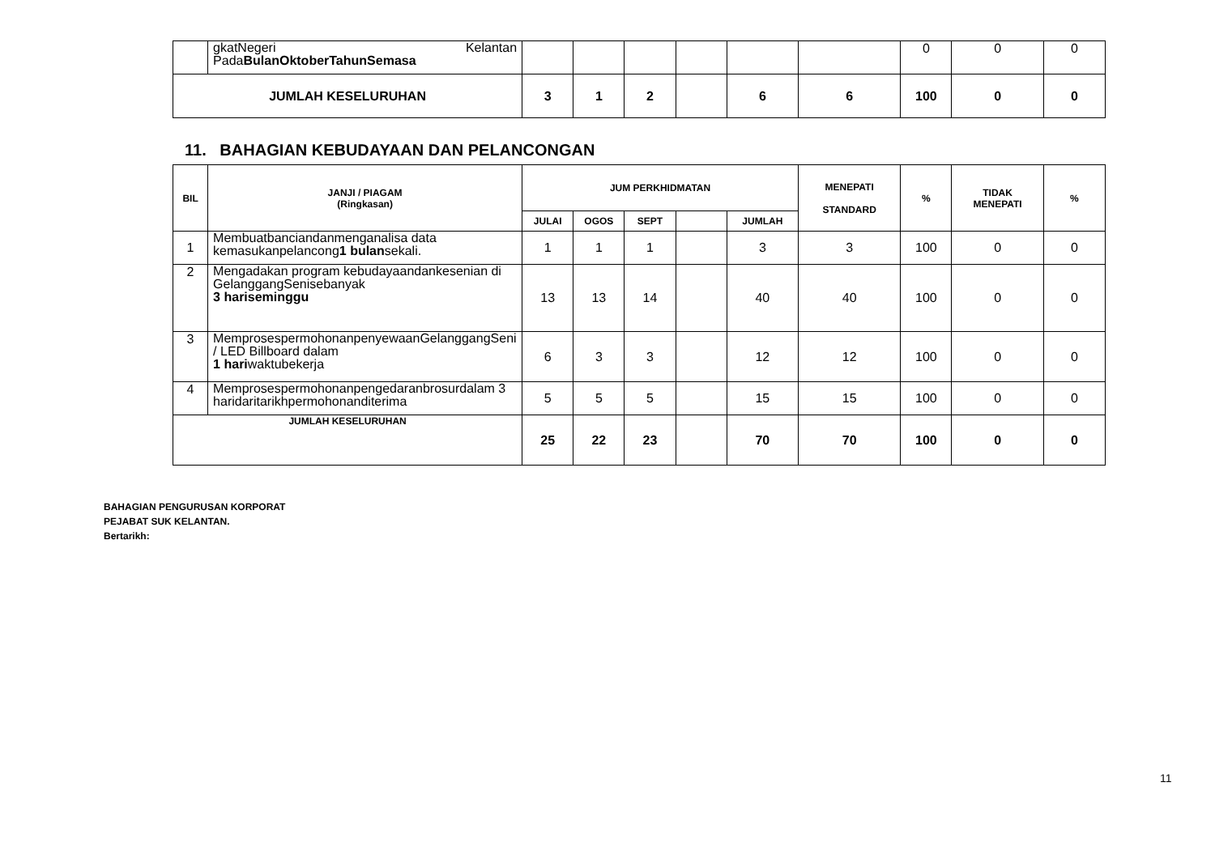| | gkatNegeri Kelantan Pada BulanOktoberTahunSemasa | | | | | | | 0 | 0 | 0 |
| JUMLAH KESELURUHAN | | 3 | 1 | 2 | | 6 | 6 | 100 | 0 | 0 |
11. BAHAGIAN KEBUDAYAAN DAN PELANCONGAN
| BIL | JANJI / PIAGAM (Ringkasan) | JUM PERKHIDMATAN | | | | | MENEPATI STANDARD | % | TIDAK MENEPATI | % |
| --- | --- | --- | --- | --- | --- | --- | --- | --- | --- | --- |
| | | JULAI | OGOS | SEPT | | JUMLAH | | | | |
| 1 | Membuatbanciandanmenganalisa data kemasukanpelancong 1 bulan sekali. | 1 | 1 | 1 | | 3 | 3 | 100 | 0 | 0 |
| 2 | Mengadakan program kebudayaandankesenian di GelanggangSenisebanyak 3 hariseminggu | 13 | 13 | 14 | | 40 | 40 | 100 | 0 | 0 |
| 3 | MemprosespermohonanpenyewaanGelanggangSeni / LED Billboard dalam 1 hari waktubekerja | 6 | 3 | 3 | | 12 | 12 | 100 | 0 | 0 |
| 4 | Memprosespermohonanpengedaranbrosurdalam 3 haridaritarikhpermohonanditerima | 5 | 5 | 5 | | 15 | 15 | 100 | 0 | 0 |
| JUMLAH KESELURUHAN | | 25 | 22 | 23 | | 70 | 70 | 100 | 0 | 0 |
BAHAGIAN PENGURUSAN KORPORAT
PEJABAT SUK KELANTAN.
Bertarikh:
11